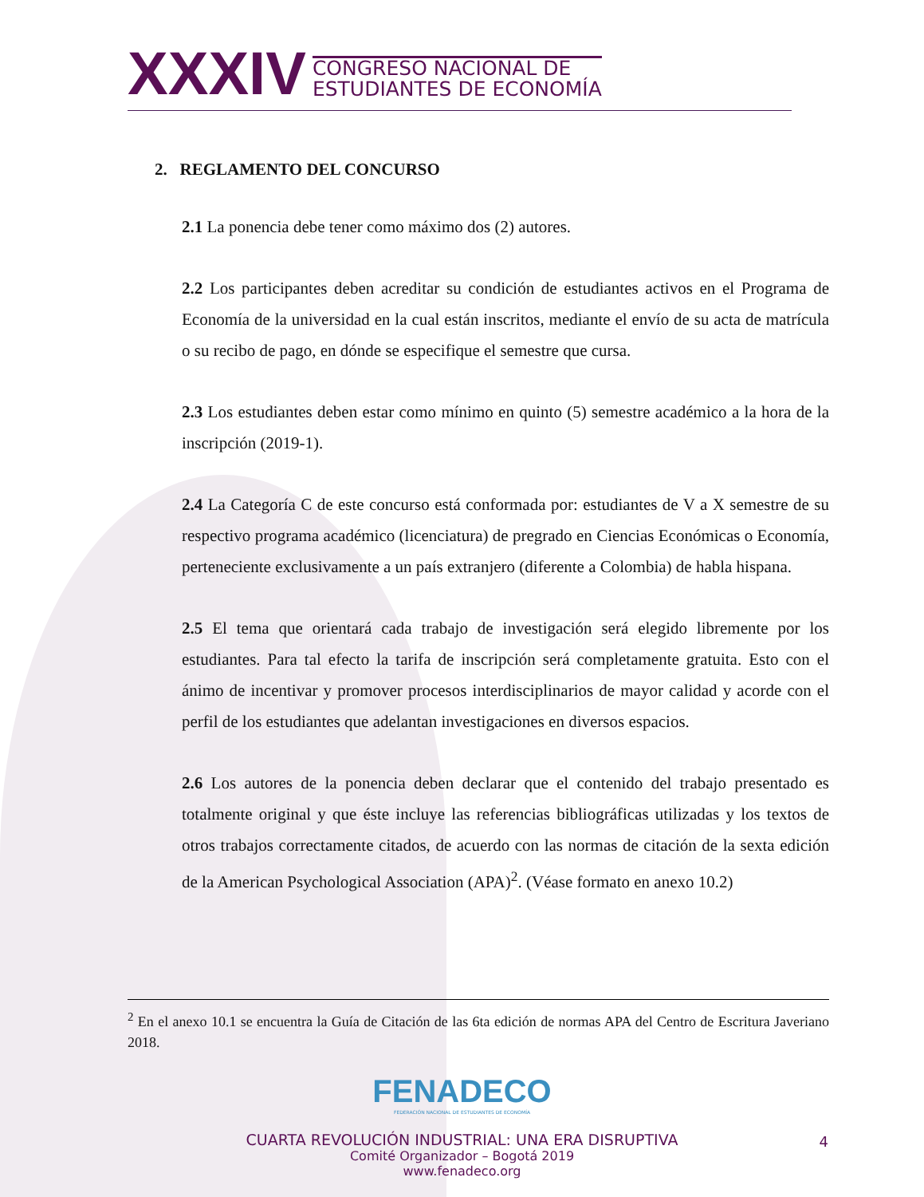XXXIV CONGRESO NACIONAL DE
ESTUDIANTES DE ECONOMÍA
2. REGLAMENTO DEL CONCURSO
2.1 La ponencia debe tener como máximo dos (2) autores.
2.2 Los participantes deben acreditar su condición de estudiantes activos en el Programa de Economía de la universidad en la cual están inscritos, mediante el envío de su acta de matrícula o su recibo de pago, en dónde se especifique el semestre que cursa.
2.3 Los estudiantes deben estar como mínimo en quinto (5) semestre académico a la hora de la inscripción (2019-1).
2.4 La Categoría C de este concurso está conformada por: estudiantes de V a X semestre de su respectivo programa académico (licenciatura) de pregrado en Ciencias Económicas o Economía, perteneciente exclusivamente a un país extranjero (diferente a Colombia) de habla hispana.
2.5 El tema que orientará cada trabajo de investigación será elegido libremente por los estudiantes. Para tal efecto la tarifa de inscripción será completamente gratuita. Esto con el ánimo de incentivar y promover procesos interdisciplinarios de mayor calidad y acorde con el perfil de los estudiantes que adelantan investigaciones en diversos espacios.
2.6 Los autores de la ponencia deben declarar que el contenido del trabajo presentado es totalmente original y que éste incluye las referencias bibliográficas utilizadas y los textos de otros trabajos correctamente citados, de acuerdo con las normas de citación de la sexta edición de la American Psychological Association (APA)<sup>2</sup>. (Véase formato en anexo 10.2)
<sup>2</sup> En el anexo 10.1 se encuentra la Guía de Citación de las 6ta edición de normas APA del Centro de Escritura Javeriano 2018.
FENADECO
FEDERACIÓN NACIONAL DE ESTUDIANTES DE ECONOMÍA
CUARTA REVOLUCIÓN INDUSTRIAL: UNA ERA DISRUPTIVA
Comité Organizador – Bogotá 2019
www.fenadeco.org
4